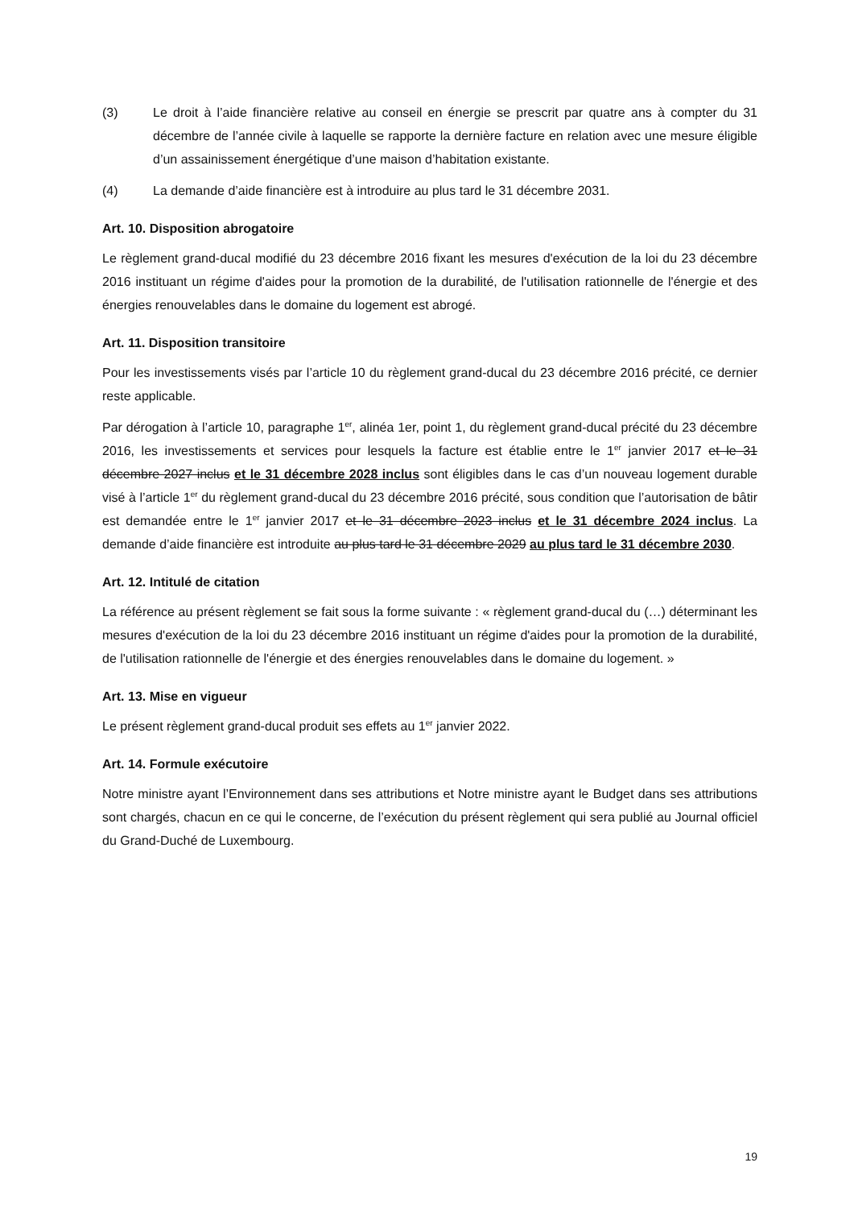(3) Le droit à l’aide financière relative au conseil en énergie se prescrit par quatre ans à compter du 31 décembre de l’année civile à laquelle se rapporte la dernière facture en relation avec une mesure éligible d’un assainissement énergétique d’une maison d’habitation existante.
(4) La demande d’aide financière est à introduire au plus tard le 31 décembre 2031.
Art. 10. Disposition abrogatoire
Le règlement grand-ducal modifié du 23 décembre 2016 fixant les mesures d'exécution de la loi du 23 décembre 2016 instituant un régime d'aides pour la promotion de la durabilité, de l'utilisation rationnelle de l'énergie et des énergies renouvelables dans le domaine du logement est abrogé.
Art. 11. Disposition transitoire
Pour les investissements visés par l’article 10 du règlement grand-ducal du 23 décembre 2016 précité, ce dernier reste applicable.
Par dérogation à l’article 10, paragraphe 1<sup>er</sup>, alinéa 1er, point 1, du règlement grand-ducal précité du 23 décembre 2016, les investissements et services pour lesquels la facture est établie entre le 1<sup>er</sup> janvier 2017 et le 31 décembre 2027 inclus et le 31 décembre 2028 inclus sont éligibles dans le cas d’un nouveau logement durable visé à l’article 1<sup>er</sup> du règlement grand-ducal du 23 décembre 2016 précité, sous condition que l’autorisation de bâtir est demandée entre le 1<sup>er</sup> janvier 2017 et le 31 décembre 2023 inclus et le 31 décembre 2024 inclus. La demande d’aide financière est introduite au plus tard le 31 décembre 2029 au plus tard le 31 décembre 2030.
Art. 12. Intitulé de citation
La référence au présent règlement se fait sous la forme suivante : « règlement grand-ducal du (…) déterminant les mesures d'exécution de la loi du 23 décembre 2016 instituant un régime d'aides pour la promotion de la durabilité, de l'utilisation rationnelle de l'énergie et des énergies renouvelables dans le domaine du logement. »
Art. 13. Mise en vigueur
Le présent règlement grand-ducal produit ses effets au 1<sup>er</sup> janvier 2022.
Art. 14. Formule exécutoire
Notre ministre ayant l’Environnement dans ses attributions et Notre ministre ayant le Budget dans ses attributions sont chargés, chacun en ce qui le concerne, de l’exécution du présent règlement qui sera publié au Journal officiel du Grand-Duché de Luxembourg.
19